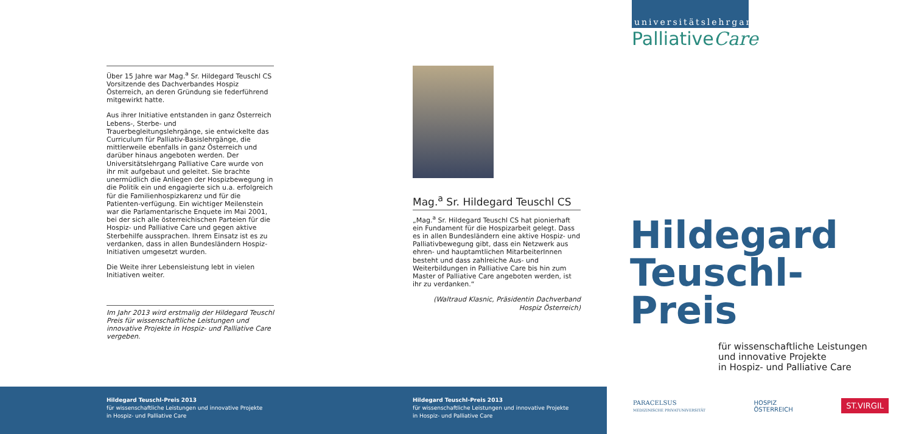Über 15 Jahre war Mag.<sup>a</sup> Sr. Hildegard Teuschl CS Vorsitzende des Dachverbandes Hospiz Österreich, an deren Gründung sie federführend mitgewirkt hatte.
Aus ihrer Initiative entstanden in ganz Österreich Lebens-, Sterbe- und Trauerbegleitungslehrgänge, sie entwickelte das Curriculum für Palliativ-Basislehrgänge, die mittlerweile ebenfalls in ganz Österreich und darüber hinaus angeboten werden. Der Universitätslehrgang Palliative Care wurde von ihr mit aufgebaut und geleitet. Sie brachte unermüdlich die Anliegen der Hospizbewegung in die Politik ein und engagierte sich u.a. erfolgreich für die Familienhospizkarenz und für die Patienten-verfügung. Ein wichtiger Meilenstein war die Parlamentarische Enquete im Mai 2001, bei der sich alle österreichischen Parteien für die Hospiz- und Palliative Care und gegen aktive Sterbehilfe aussprachen. Ihrem Einsatz ist es zu verdanken, dass in allen Bundesländern Hospiz-Initiativen umgesetzt wurden.
Die Weite ihrer Lebensleistung lebt in vielen Initiativen weiter.
Im Jahr 2013 wird erstmalig der Hildegard Teuschl Preis für wissenschaftliche Leistungen und innovative Projekte in Hospiz- und Palliative Care vergeben.
Mag.<sup>a</sup> Sr. Hildegard Teuschl CS
„Mag.<sup>a</sup> Sr. Hildegard Teuschl CS hat pionierhaft ein Fundament für die Hospizarbeit gelegt. Dass es in allen Bundesländern eine aktive Hospiz- und Palliativbewegung gibt, dass ein Netzwerk aus ehren- und hauptamtlichen MitarbeiterInnen besteht und dass zahlreiche Aus- und Weiterbildungen in Palliative Care bis hin zum Master of Palliative Care angeboten werden, ist ihr zu verdanken.“
(Waltraud Klasnic, Präsidentin Dachverband Hospiz Österreich)
universitätslehrgang
PalliativeCare
Hildegard
Teuschl-Preis
für wissenschaftliche Leistungen
und innovative Projekte
in Hospiz- und Palliative Care
Hildegard Teuschl-Preis 2013
für wissenschaftliche Leistungen und innovative Projekte
in Hospiz- und Palliative Care
Hildegard Teuschl-Preis 2013
für wissenschaftliche Leistungen und innovative Projekte
in Hospiz- und Palliative Care
PARACELSUS
MEDIZINISCHE PRIVATUNIVERSITÄT
HOSPIZ
ÖSTERREICH
ST.VIRGIL